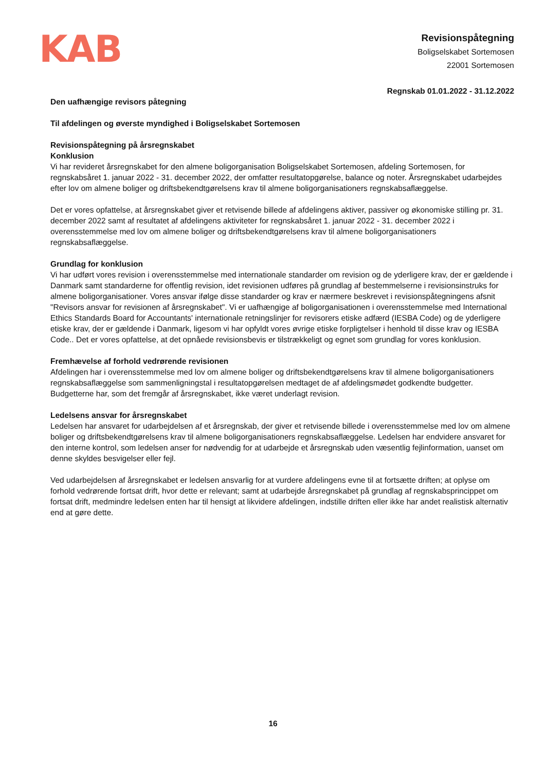KAB
Revisionspåtegning
Boligselskabet Sortemosen
22001 Sortemosen
Regnskab 01.01.2022 - 31.12.2022
Den uafhængige revisors påtegning
Til afdelingen og øverste myndighed i Boligselskabet Sortemosen
Revisionspåtegning på årsregnskabet
Konklusion
Vi har revideret årsregnskabet for den almene boligorganisation Boligselskabet Sortemosen, afdeling Sortemosen, for regnskabsåret 1. januar 2022 - 31. december 2022, der omfatter resultatopgørelse, balance og noter. Årsregnskabet udarbejdes efter lov om almene boliger og driftsbekendtgørelsens krav til almene boligorganisationers regnskabsaflæggelse.
Det er vores opfattelse, at årsregnskabet giver et retvisende billede af afdelingens aktiver, passiver og økonomiske stilling pr. 31. december 2022 samt af resultatet af afdelingens aktiviteter for regnskabsåret 1. januar 2022 - 31. december 2022 i overensstemmelse med lov om almene boliger og driftsbekendtgørelsens krav til almene boligorganisationers regnskabsaflæggelse.
Grundlag for konklusion
Vi har udført vores revision i overensstemmelse med internationale standarder om revision og de yderligere krav, der er gældende i Danmark samt standarderne for offentlig revision, idet revisionen udføres på grundlag af bestemmelserne i revisionsinstruks for almene boligorganisationer. Vores ansvar ifølge disse standarder og krav er nærmere beskrevet i revisionspåtegningens afsnit "Revisors ansvar for revisionen af årsregnskabet". Vi er uafhængige af boligorganisationen i overensstemmelse med International Ethics Standards Board for Accountants' internationale retningslinjer for revisorers etiske adfærd (IESBA Code) og de yderligere etiske krav, der er gældende i Danmark, ligesom vi har opfyldt vores øvrige etiske forpligtelser i henhold til disse krav og IESBA Code.. Det er vores opfattelse, at det opnåede revisionsbevis er tilstrækkeligt og egnet som grundlag for vores konklusion.
Fremhævelse af forhold vedrørende revisionen
Afdelingen har i overensstemmelse med lov om almene boliger og driftsbekendtgørelsens krav til almene boligorganisationers regnskabsaflæggelse som sammenligningstal i resultatopgørelsen medtaget de af afdelingsmødet godkendte budgetter. Budgetterne har, som det fremgår af årsregnskabet, ikke været underlagt revision.
Ledelsens ansvar for årsregnskabet
Ledelsen har ansvaret for udarbejdelsen af et årsregnskab, der giver et retvisende billede i overensstemmelse med lov om almene boliger og driftsbekendtgørelsens krav til almene boligorganisationers regnskabsaflæggelse. Ledelsen har endvidere ansvaret for den interne kontrol, som ledelsen anser for nødvendig for at udarbejde et årsregnskab uden væsentlig fejlinformation, uanset om denne skyldes besvigelser eller fejl.
Ved udarbejdelsen af årsregnskabet er ledelsen ansvarlig for at vurdere afdelingens evne til at fortsætte driften; at oplyse om forhold vedrørende fortsat drift, hvor dette er relevant; samt at udarbejde årsregnskabet på grundlag af regnskabsprincippet om fortsat drift, medmindre ledelsen enten har til hensigt at likvidere afdelingen, indstille driften eller ikke har andet realistisk alternativ end at gøre dette.
16